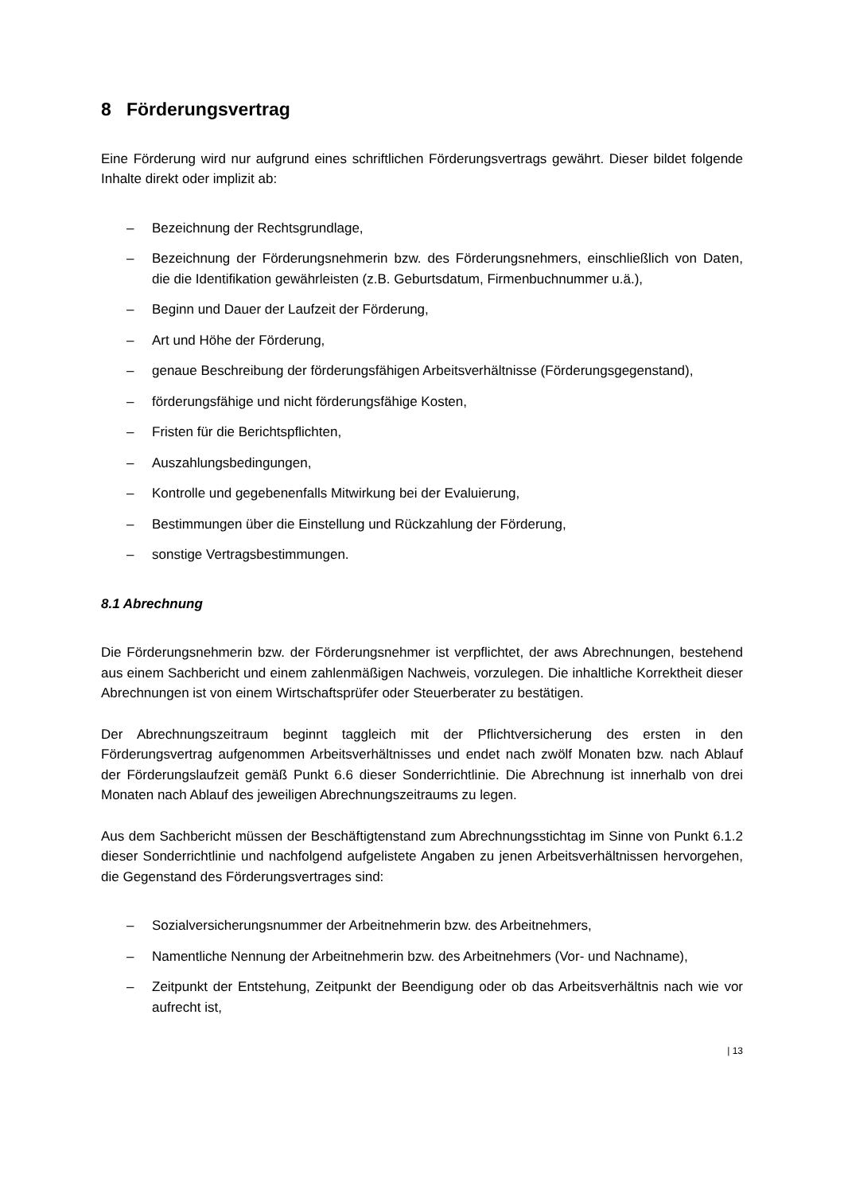8 Förderungsvertrag
Eine Förderung wird nur aufgrund eines schriftlichen Förderungsvertrags gewährt. Dieser bildet folgende Inhalte direkt oder implizit ab:
– Bezeichnung der Rechtsgrundlage,
– Bezeichnung der Förderungsnehmerin bzw. des Förderungsnehmers, einschließlich von Daten, die die Identifikation gewährleisten (z.B. Geburtsdatum, Firmenbuchnummer u.ä.),
– Beginn und Dauer der Laufzeit der Förderung,
– Art und Höhe der Förderung,
– genaue Beschreibung der förderungsfähigen Arbeitsverhältnisse (Förderungsgegenstand),
– förderungsfähige und nicht förderungsfähige Kosten,
– Fristen für die Berichtspflichten,
– Auszahlungsbedingungen,
– Kontrolle und gegebenenfalls Mitwirkung bei der Evaluierung,
– Bestimmungen über die Einstellung und Rückzahlung der Förderung,
– sonstige Vertragsbestimmungen.
8.1 Abrechnung
Die Förderungsnehmerin bzw. der Förderungsnehmer ist verpflichtet, der aws Abrechnungen, bestehend aus einem Sachbericht und einem zahlenmäßigen Nachweis, vorzulegen. Die inhaltliche Korrektheit dieser Abrechnungen ist von einem Wirtschaftsprüfer oder Steuerberater zu bestätigen.
Der Abrechnungszeitraum beginnt taggleich mit der Pflichtversicherung des ersten in den Förderungsvertrag aufgenommen Arbeitsverhältnisses und endet nach zwölf Monaten bzw. nach Ablauf der Förderungslaufzeit gemäß Punkt 6.6 dieser Sonderrichtlinie. Die Abrechnung ist innerhalb von drei Monaten nach Ablauf des jeweiligen Abrechnungszeitraums zu legen.
Aus dem Sachbericht müssen der Beschäftigtenstand zum Abrechnungsstichtag im Sinne von Punkt 6.1.2 dieser Sonderrichtlinie und nachfolgend aufgelistete Angaben zu jenen Arbeitsverhältnissen hervorgehen, die Gegenstand des Förderungsvertrages sind:
– Sozialversicherungsnummer der Arbeitnehmerin bzw. des Arbeitnehmers,
– Namentliche Nennung der Arbeitnehmerin bzw. des Arbeitnehmers (Vor- und Nachname),
– Zeitpunkt der Entstehung, Zeitpunkt der Beendigung oder ob das Arbeitsverhältnis nach wie vor aufrecht ist,
| 13